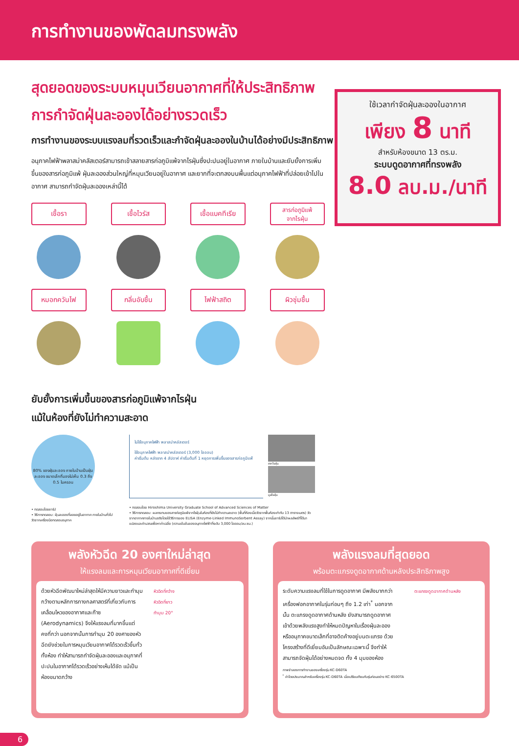การทำงานของพัดลมทรงพลัง
สุดยอดของระบบหมุนเวียนอากาศที่ให้ประสิทธิภาพ
การกำจัดฝุ่นละอองได้อย่างรวดเร็ว
การทำงานของระบบแรงลมที่รวดเร็วและกำจัดฝุ่นละอองในบ้านได้อย่างมีประสิทธิภาพ
อนุภาคไฟฟ้าพลาสม่าคลัสเตอร์สามารถเข้าสลายสารก่อภูมิแพ้จากไรฝุ่นซึ่งปะปนอยู่ในอากาศ ภายในบ้านและยับยั้งการเพิ่มขึ้นของสารก่อภูมิแพ้ ฝุ่นละอองส่วนใหญ่ที่หมุนเวียนอยู่ในอากาศ และยากที่จะตกลงบนพื้นแต่อนุภาคไฟฟ้าที่ปล่อยเข้าไปในอากาศ สามารถกำจัดฝุ่นละอองเหล่านี้ได้
เชื้อรา
เชื้อไวรัส
เชื้อแบคทีเรีย
สารก่อภูมิแพ้
จากไรฝุ่น
หมอกควันไฟ
กลิ่นอับชื้น
ไฟฟ้าสถิต
ผิวชุ่มชื้น
ใช้เวลากำจัดฝุ่นละอองในอากาศ
เพียง 8 นาที
สำหรับห้องขนาด 13 ตร.ม.
ระบบดูดอากาศที่ทรงพลัง
8.0 ลบ.ม./นาที
ยับยั้งการเพิ่มขึ้นของสารก่อภูมิแพ้จากไรฝุ่น
แม้ในห้องที่ยังไม่ทำความสะอาด
80% ของฝุ่นละออง ภายในบ้านเป็นฝุ่นละออง ขนาดเล็กที่มองไม่เห็น 0.3 ถึง 0.5 ไมครอน
• ทดสอบโดยชาร์ป
• วิธีการทดสอบ: ฝุ่นละอองที่ลอยอยู่ในอากาศ ภายในบ้านทั่วไปวัดจากเครื่องมือทดสอบอนุภาค
ไม่ใช้อนุภาคไฟฟ้า พลาสม่าคลัสเตอร์
ใช้อนุภาคไฟฟ้า พลาสม่าคลัสเตอร์ (3,000 ไอออน)
ค่าเริ่มต้น หลังจาก 4 สัปดาห์ ค่าเริ่มต้นที่ 1 หยุดการเพิ่มขึ้นของสารก่อภูมิแพ้
ซากไรฝุ่น
มูลไรฝุ่น
• ทดสอบโดย Hiroshima University Graduate School of Advanced Sciences of Matter
• วิธีการทดสอบ: ผลกระทบของสารก่อภูมิแพ้จากไรฝุ่นในห้องที่ยังไม่ทำความสะอาด (พื้นที่ห้องเมื่อวัดจากพื้นห้องเท่ากับ 13 ตารางเมตร) วัดจากอากาศภายในบ้านจริงโดยใช้วิธีการของ ELISA (Enzyme-Linked ImmunoSorbent Assay) จากนั้นชาร์ปได้นำผลลัพธ์ที่ได้มาแปลงและคำนวณเพื่อหาค่าเฉลี่ย (ความเข้มข้นของอนุภาคไฟฟ้าที่ระดับ 3,000 ไอออน/ลบ.ซม.)
พลังหัวฉีด 20 องศาใหม่ล่าสุด
ให้แรงลมและการหมุนเวียนอากาศที่ดีเยี่ยม
ด้วยหัวฉีดพัฒนาใหม่ล่าสุดให้มีความยาวและทำมุมกว้างตามหลักการทางกลศาสตร์ที่เกี่ยวกับการเคลื่อนไหวของอากาศและก๊าซ (Aerodynamics) จึงให้แรงลมที่มากขึ้นแต่คงที่กว่า นอกจากนั้นการทำมุม 20 องศาของหัวฉีดยังช่วยในการหมุนเวียนอากาศได้รวดเร็วขึ้นทั่วทั้งห้อง ทำให้สามารถกำจัดฝุ่นละอองและอนุภาคที่ปะปนในอากาศได้รวดเร็วอย่างเห็นได้ชัด แม้เป็นห้องขนาดกว้าง
หัวฉีดที่กว้าง
หัวฉีดที่ยาว
ทำมุม 20°
พลังแรงลมที่สุดยอด
พร้อมตะแกรงดูดอากาศด้านหลังประสิทธิภาพสูง
ระดับความแรงลมที่ใช้ในการดูดอากาศ มีพลังมากกว่าเครื่องฟอกอากาศในรุ่นก่อนๆ ถึง 1.2 เท่า<sup>*</sup> นอกจากนั้น ตะแกรงดูดอากาศด้านหลัง ยังสามารถดูดอากาศเข้าด้วยพลังแรงสูงทำให้หมดปัญหาในเรื่องฝุ่นละอองหรืออนุภาคขนาดเล็กที่อาจติดค้างอยู่บนตะแกรง ด้วยโครงสร้างที่ดีเยี่ยมอันเป็นลักษณะเฉพาะนี้ จึงทำให้สามารถจัดฝุ่นได้อย่างหมดจด ทั้ง 4 มุมของห้อง
ตะแกรงดูดอากาศด้านหลัง
ภาพจำลองการทำงานของเครื่องรุ่น KC-D60TA
<sup>*</sup> ค่าโดยประมาณสำหรับเครื่องรุ่น KC-D60TA เมื่อเปรียบเทียบกับรุ่นก่อนอย่าง KC-6500TA
6